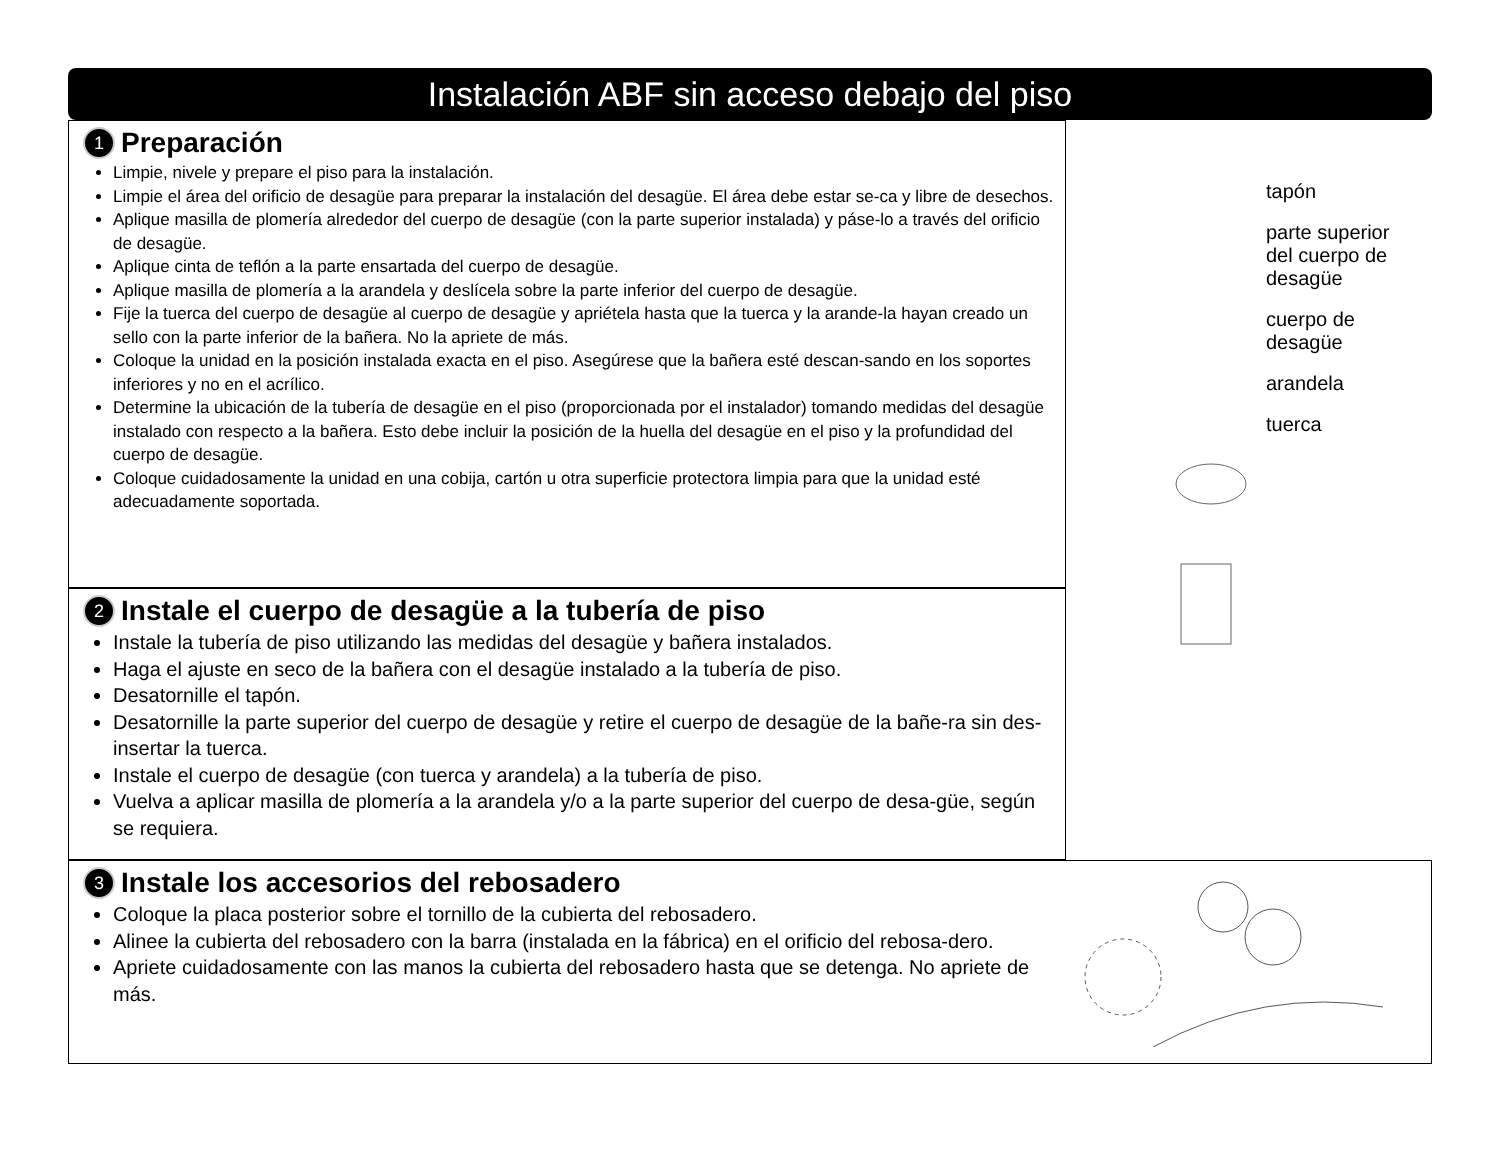Instalación ABF sin acceso debajo del piso
1 Preparación
Limpie, nivele y prepare el piso para la instalación.
Limpie el área del orificio de desagüe para preparar la instalación del desagüe. El área debe estar se-ca y libre de desechos.
Aplique masilla de plomería alrededor del cuerpo de desagüe (con la parte superior instalada) y páse-lo a través del orificio de desagüe.
Aplique cinta de teflón a la parte ensartada del cuerpo de desagüe.
Aplique masilla de plomería a la arandela y deslícela sobre la parte inferior del cuerpo de desagüe.
Fije la tuerca del cuerpo de desagüe al cuerpo de desagüe y apriétela hasta que la tuerca y la arande-la hayan creado un sello con la parte inferior de la bañera. No la apriete de más.
Coloque la unidad en la posición instalada exacta en el piso. Asegúrese que la bañera esté descan-sando en los soportes inferiores y no en el acrílico.
Determine la ubicación de la tubería de desagüe en el piso (proporcionada por el instalador) tomando medidas del desagüe instalado con respecto a la bañera. Esto debe incluir la posición de la huella del desagüe en el piso y la profundidad del cuerpo de desagüe.
Coloque cuidadosamente la unidad en una cobija, cartón u otra superficie protectora limpia para que la unidad esté adecuadamente soportada.
2 Instale el cuerpo de desagüe a la tubería de piso
Instale la tubería de piso utilizando las medidas del desagüe y bañera instalados.
Haga el ajuste en seco de la bañera con el desagüe instalado a la tubería de piso.
Desatornille el tapón.
Desatornille la parte superior del cuerpo de desagüe y retire el cuerpo de desagüe de la bañe-ra sin des-insertar la tuerca.
Instale el cuerpo de desagüe (con tuerca y arandela) a la tubería de piso.
Vuelva a aplicar masilla de plomería a la arandela y/o a la parte superior del cuerpo de desa-güe, según se requiera.
tapón
parte superior
del cuerpo de
desagüe
cuerpo de
desagüe
arandela
tuerca
3 Instale los accesorios del rebosadero
Coloque la placa posterior sobre el tornillo de la cubierta del rebosadero.
Alinee la cubierta del rebosadero con la barra (instalada en la fábrica) en el orificio del rebosa-dero.
Apriete cuidadosamente con las manos la cubierta del rebosadero hasta que se detenga. No apriete de más.